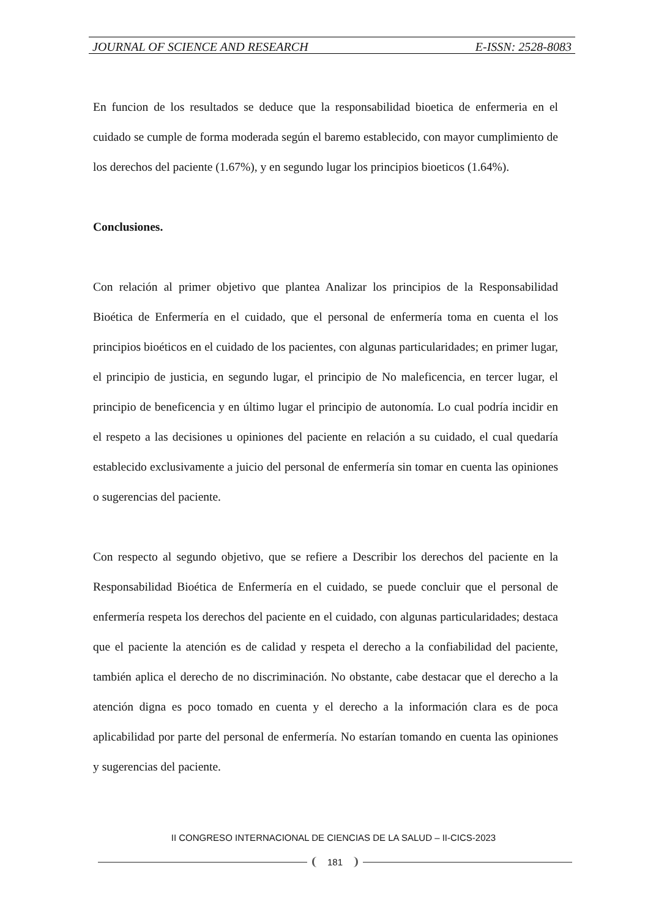JOURNAL OF SCIENCE AND RESEARCH E-ISSN: 2528-8083
En funcion de los resultados se deduce que la responsabilidad bioetica de enfermeria en el cuidado se cumple de forma moderada según el baremo establecido, con mayor cumplimiento de los derechos del paciente (1.67%), y en segundo lugar los principios bioeticos (1.64%).
Conclusiones.
Con relación al primer objetivo que plantea Analizar los principios de la Responsabilidad Bioética de Enfermería en el cuidado, que el personal de enfermería toma en cuenta el los principios bioéticos en el cuidado de los pacientes, con algunas particularidades; en primer lugar, el principio de justicia, en segundo lugar, el principio de No maleficencia, en tercer lugar, el principio de beneficencia y en último lugar el principio de autonomía. Lo cual podría incidir en el respeto a las decisiones u opiniones del paciente en relación a su cuidado, el cual quedaría establecido exclusivamente a juicio del personal de enfermería sin tomar en cuenta las opiniones o sugerencias del paciente.
Con respecto al segundo objetivo, que se refiere a Describir los derechos del paciente en la Responsabilidad Bioética de Enfermería en el cuidado, se puede concluir que el personal de enfermería respeta los derechos del paciente en el cuidado, con algunas particularidades; destaca que el paciente la atención es de calidad y respeta el derecho a la confiabilidad del paciente, también aplica el derecho de no discriminación. No obstante, cabe destacar que el derecho a la atención digna es poco tomado en cuenta y el derecho a la información clara es de poca aplicabilidad por parte del personal de enfermería. No estarían tomando en cuenta las opiniones y sugerencias del paciente.
II CONGRESO INTERNACIONAL DE CIENCIAS DE LA SALUD – II-CICS-2023
181